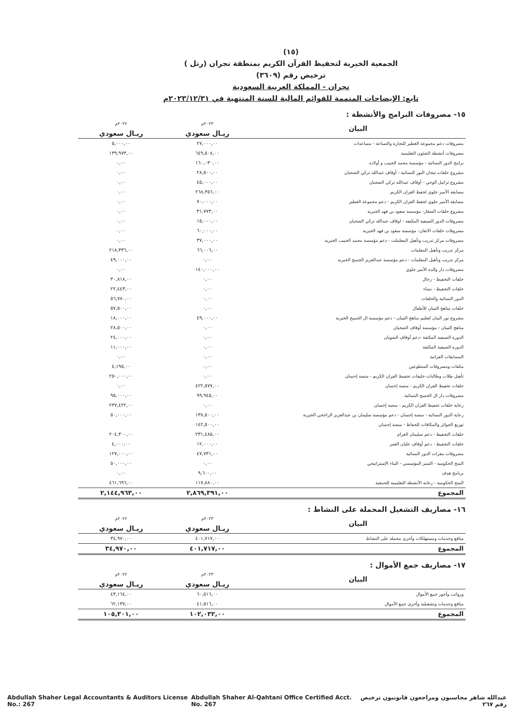(١٥)
الجمعية الخيرية لتحفيظ القرآن الكريم بمنطقة نجران (رتل )
ترخيص رقم (٣٦٠٩)
نجران - المملكة العربية السعودية
تابع: الإيضاحات المتممة للقوائم المالية للسنة المنتهية في ٢٠٢٣/١٢/٣١م
١٥- مصروفات البرامج والأنشطة :
| البيان | ٢٠٢٣م | ٢٠٢٢م |
| | ريـال سعودي | ريـال سعودي |
| مصروفات دعم مجموعة العطير للتجارة والصناعة - مساعدات | ٢٧,٠٠٠,٠٠ | ٥,٠٠٠,٠٠ |
| مصروفات أنشطة الشئون التعليمية | ٦٤٩,٥٠٨,٠٠ | ١٣٩,٩٧٣,٠٠ |
| برامج الدور النسائية - مؤسسة محمد الحبيب و أولاده | ١٦٠,٠٣٠,٠٠ | ٠,٠٠ |
| مشروع حلقات تيجان النور النسائية - أوقاف عبدالله تركي الضحيان | ٢٨,٥٠٠,٠٠ | ٠,٠٠ |
| مشروع تراتيل الوحي - أوقاف عبدالله تركي الضحيان | ٤٥,٠٠٠,٠٠ | ٠,٠٠ |
| مسابقة الأمير جلوي لحفظ القران الكريم | ٢٦٨,٣٥٦,٠٠ | ٠,٠٠ |
| مسابقة الأمير جلوي لحفظ القران الكريم - دعم مجموعة العطير | ٧٠,٠٠٠,٠٠ | ٠,٠٠ |
| مشروع حلقات الصغار- مؤسسة سعود بن فهد الخيرية | ٣١,٧٧٣,٠٠ | ٠,٠٠ |
| مصروفات الدور الصيفية المكيفة - اوقاف عبدالله تركي الضحيان | ١٥,٠٠٠,٠٠ | ٠,٠٠ |
| مصروفات حلقات الاتقان- مؤسسة سعود بن فهد الخيرية | ٦٠,٠٠٠,٠٠ | ٠,٠٠ |
| مصروفات مركز تدريب وتأهيل المعلملت - دعم مؤسسة محمد الحبيب الخيرية | ٣٧,٠٠٠,٠٠ | ٠,٠٠ |
| مركز تدريب وتأهيل المعلمات | ٦٦,٠٠٦,٠٠ | ٢١٨,٣٣٦,٠٠ |
| مركز تدريب وتأهيل المعلمات - دعم مؤسسة عبدالعزيز الجميح الخيرية | ٠,٠٠ | ٤٩,٠٠٠,٠٠ |
| مصروفات دار والدة الأمير جلوي | ١٤٠,٠٠٠,٠٠ | ٠,٠٠ |
| حلقات التحفيظ - رجال | ٠,٠٠ | ٣٠,٨١٨,٠٠ |
| حلقات التحفيظ - نساء | ٠,٠٠ | ٢٢,٤٤٣,٠٠ |
| الدور النسائية والحلقات | ٠,٠٠ | ٥٦,٧٨٠,٠٠ |
| حلقات مناهج التبيان للأطفال | ٠,٠٠ | ٥٧,٥٠٠,٠٠ |
| مشروع نور البيان لتعليم مناهج التبيان - دعم مؤسسة ال الجميح الخيرية | ٤٩,٠٠٠,٠٠ | ١٨,٠٠٠,٠٠ |
| مناهج التبيان - مؤسسة أوقاف الضحيان | ٠,٠٠ | ٢٨,٥٠٠,٠٠ |
| الدورة الصيفية المكثفة -دعم أوقاف الضويان | ٠,٠٠ | ٢٤,٠٠٠,٠٠ |
| الدورة الصيفية المكثفة | ٠,٠٠ | ١١,٠٠٠,٠٠ |
| المسابقات القرانية | ٠,٠٠ | ٠,٠٠ |
| مكفات ومصروفات المتطوعين | ٠,٠٠ | ٤,١٩٥,٠٠ |
| تأهيل طلاب وطالبات حليقات تحفيظ القران الكريم - منصة إحسان | ٠,٠٠ | ٢٥٠,٠٠٠,٠٠ |
| حلقات تحفيظ القران الكريم - منصة إحسان | ٤٢٢,٥٧٧,٠٠ | ٠,٠٠ |
| مصروفات دار ال الجميح النسائية | ٩٩,٩٤٥,٠٠ | ٩٥,٠٠٠,٠٠ |
| رعاية حلقات تحفيظ القران الكريم - منصة إحسان | ٠,٠٠ | ٢٣٧,٤٢٢,٠٠ |
| رعاية الدور النسائية - منصة إحسان - دعم مؤسسة سليمان بن عبدالعزيز الراجحي الخيرية | ١٣٨,٥٠٠,٠٠ | ٥٠,٠٠٠,٠٠ |
| توزيع الجوائز والمكافات للحفاظ - منصة إحسان | ١٤٢,٥٠٠,٠٠ | |
| حلقات التحفيظ - دعم سليمان العزام | ٢٣١,٤٨٥,٠٠ | ٢٠٤,٣٠٠,٠٠ |
| حلقات التحفيظ - دعم أوقاف عليان العمر | ١٢,٠٠٠,٠٠ | ٤,٠٠٠,٠٠ |
| مصروفات مقرات الدور النسائية | ٤٧,٧٣١,٠٠ | ١٢٧,٠٠٠,٠٠ |
| المنح الحكومية - التميز المؤسسي - البناء الإستراتيجي | ٠,٠٠ | ٥٠,٠٠٠,٠٠ |
| برنامج هدف | ٩,٦٠٠,٠٠ | ٠,٠٠ |
| المنح الحكومية - رعاية الأنشطة التعليمية للجمعية | ١١٧,٨٨٠,٠٠ | ٤٦١,٦٩٦,٠٠ |
| المجموع | ٢,٨٦٩,٣٩١,٠٠ | ٢,١٤٤,٩٦٣,٠٠ |
١٦- مصاريف التشغيل المحملة على النشاط :
| البيان | ٢٠٢٣م | ٢٠٢٢م |
| | ريـال سعودي | ريـال سعودي |
| منافع وخدمات ومستهلكات وأخرى محملة على النشاط | ٤٠١,٧١٧,٠٠ | ٣٤,٩٧٠,٠٠ |
| المجموع | ٤٠١,٧١٧,٠٠ | ٣٤,٩٧٠,٠٠ |
١٧- مصاريف جمع الأموال :
| البيان | ٢٠٢٣م | ٢٠٢٢م |
| | ريـال سعودي | ريـال سعودي |
| ورواتب وأجور جمع الأموال | ٦٠,٥١٦,٠٠ | ٤٣,١٦٤,٠٠ |
| منافع وخدمات وتشغيلية وأخرى جمع الأموال | ٤١,٥١٦,٠٠ | ٦٢,١٣٧,٠٠ |
| المجموع | ١٠٢,٠٣٢,٠٠ | ١٠٥,٣٠١,٠٠ |
Abdullah Shaher Legal Accountants & Auditors License No.: 267 Abdullah Shaher Al-Qahtani Office Certified Acct. No. 267 عبدالله شاهر محاسبون ومراجعون قانونيون ترخيص رقم ٢٦٧